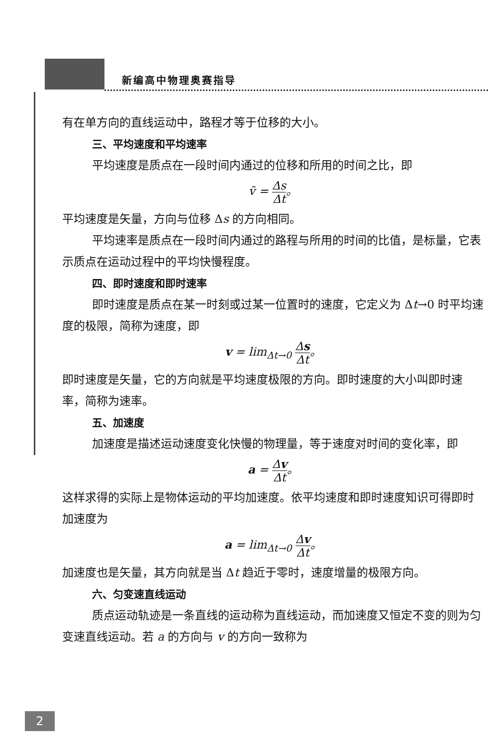新编高中物理奥赛指导
有在单方向的直线运动中，路程才等于位移的大小。
三、平均速度和平均速率
平均速度是质点在一段时间内通过的位移和所用的时间之比，即
v̄ = Δs Δt。
平均速度是矢量，方向与位移 Δs 的方向相同。
平均速率是质点在一段时间内通过的路程与所用的时间的比值，是标量，它表示质点在运动过程中的平均快慢程度。
四、即时速度和即时速率
即时速度是质点在某一时刻或过某一位置时的速度，它定义为 Δt→0 时平均速度的极限，简称为速度，即
v = lim<sub>Δt→0</sub> Δs Δt。
即时速度是矢量，它的方向就是平均速度极限的方向。即时速度的大小叫即时速率，简称为速率。
五、加速度
加速度是描述运动速度变化快慢的物理量，等于速度对时间的变化率，即
a = Δv Δt。
这样求得的实际上是物体运动的平均加速度。依平均速度和即时速度知识可得即时加速度为
a = lim<sub>Δt→0</sub> Δv Δt。
加速度也是矢量，其方向就是当 Δt 趋近于零时，速度增量的极限方向。
六、匀变速直线运动
质点运动轨迹是一条直线的运动称为直线运动，而加速度又恒定不变的则为匀变速直线运动。若 a 的方向与 v 的方向一致称为
2